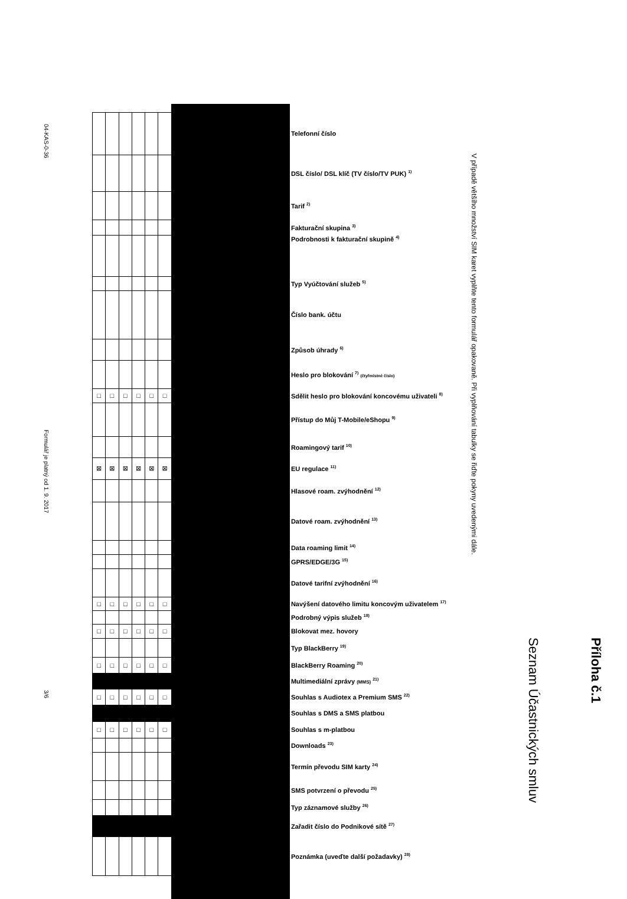04-KAS-0-36
Formulář je platný od 1. 9. 2017
3/6
| | | | | | | | Telefonní číslo |
| | | | | | | | DSL číslo/ DSL klíč (TV číslo/TV PUK) <sup>1)</sup> |
| | | | | | | | Tarif <sup>2)</sup> |
| | | | | | | | Fakturační skupina <sup>3)</sup> |
| | | | | | | | Podrobnosti k fakturační skupině <sup>4)</sup> |
| | | | | | | | Typ Vyúčtování služeb <sup>5)</sup> |
| | | | | | | | Číslo bank. účtu |
| | | | | | | | Způsob úhrady <sup>6)</sup> |
| | | | | | | | Heslo pro blokování <sup>7)</sup> (čtyřmístné číslo) |
| □ | □ | □ | □ | □ | □ | | Sdělit heslo pro blokování koncovému uživateli <sup>8)</sup> |
| | | | | | | | Přístup do Můj T-Mobile/eShopu <sup>9)</sup> |
| | | | | | | | Roamingový tarif <sup>10)</sup> |
| ⊠ | ⊠ | ⊠ | ⊠ | ⊠ | ⊠ | | EU regulace <sup>11)</sup> |
| | | | | | | | Hlasové roam. zvýhodnění <sup>12)</sup> |
| | | | | | | | Datové roam. zvýhodnění <sup>13)</sup> |
| | | | | | | | Data roaming limit <sup>14)</sup> |
| | | | | | | | GPRS/EDGE/3G <sup>15)</sup> |
| | | | | | | | Datové tarifní zvýhodnění <sup>16)</sup> |
| □ | □ | □ | □ | □ | □ | | Navýšení datového limitu koncovým uživatelem <sup>17)</sup> |
| | | | | | | | Podrobný výpis služeb <sup>18)</sup> |
| □ | □ | □ | □ | □ | □ | | Blokovat mez. hovory |
| | | | | | | | Typ BlackBerry <sup>19)</sup> |
| □ | □ | □ | □ | □ | □ | | BlackBerry Roaming <sup>20)</sup> |
| | | | | | | | Multimediální zprávy (MMS) <sup>21)</sup> |
| □ | □ | □ | □ | □ | □ | | Souhlas s Audiotex a Premium SMS <sup>22)</sup> |
| | | | | | | | Souhlas s DMS a SMS platbou |
| □ | □ | □ | □ | □ | □ | | Souhlas s m-platbou |
| | | | | | | | Downloads <sup>23)</sup> |
| | | | | | | | Termín převodu SIM karty <sup>24)</sup> |
| | | | | | | | SMS potvrzení o převodu <sup>25)</sup> |
| | | | | | | | Typ záznamové služby <sup>26)</sup> |
| | | | | | | | Zařadit číslo do Podnikové sítě <sup>27)</sup> |
| | | | | | | | Poznámka (uveďte další požadavky) <sup>28)</sup> |
V případě většího množství SIM karet vyplňte tento formulář opakovaně. Při vyplňování tabulky se řiďte pokyny uvedenými dále.
Seznam Účastnických smluv
Příloha č.1